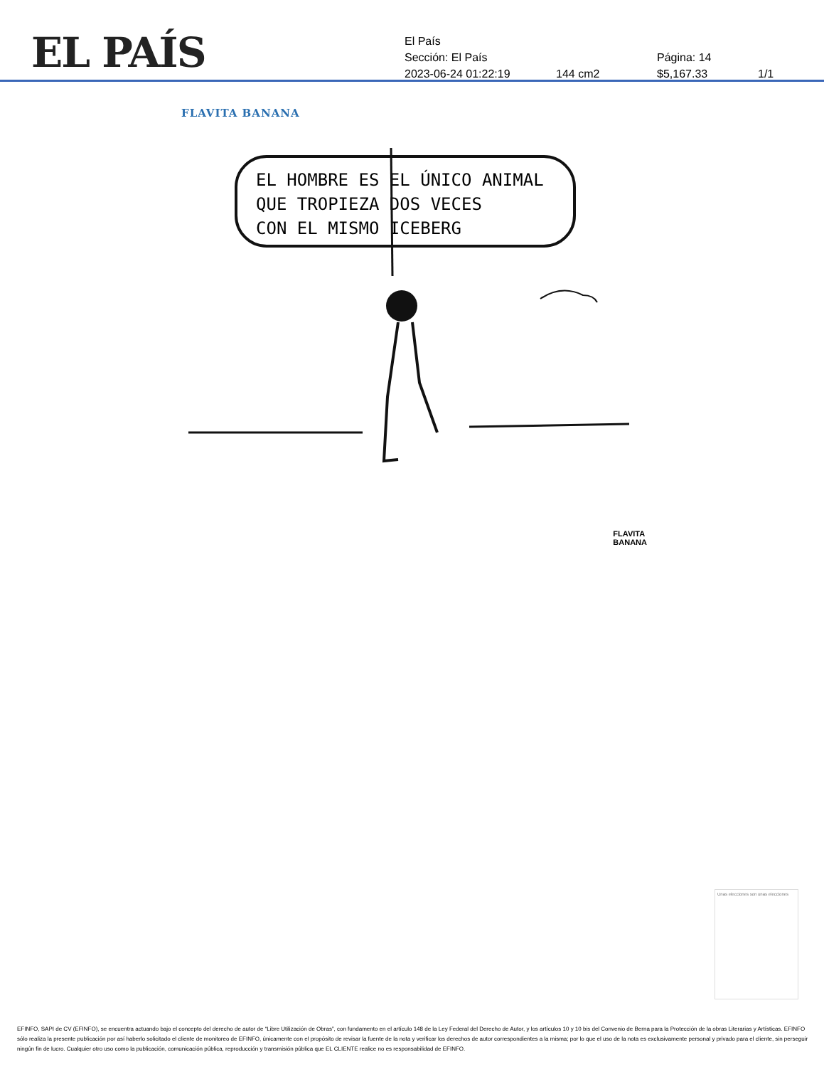EL PAÍS
El País
Sección: El País Página: 14
2023-06-24 01:22:19 144 cm2 $5,167.33 1/1
FLAVITA BANANA
EL HOMBRE ES EL ÚNICO ANIMAL
QUE TROPIEZA DOS VECES
CON EL MISMO ICEBERG
FLAVITA
BANANA
Unas elecciones son unas elecciones
EFINFO, SAPI de CV (EFINFO), se encuentra actuando bajo el concepto del derecho de autor de “Libre Utilización de Obras”, con fundamento en el artículo 148 de la Ley Federal del Derecho de Autor, y los artículos 10 y 10 bis del Convenio de Berna para la Protección de la obras Literarias y Artísticas. EFINFO sólo realiza la presente publicación por así haberlo solicitado el cliente de monitoreo de EFINFO, únicamente con el propósito de revisar la fuente de la nota y verificar los derechos de autor correspondientes a la misma; por lo que el uso de la nota es exclusivamente personal y privado para el cliente, sin perseguir ningún fin de lucro. Cualquier otro uso como la publicación, comunicación pública, reproducción y transmisión pública que EL CLIENTE realice no es responsabilidad de EFINFO.